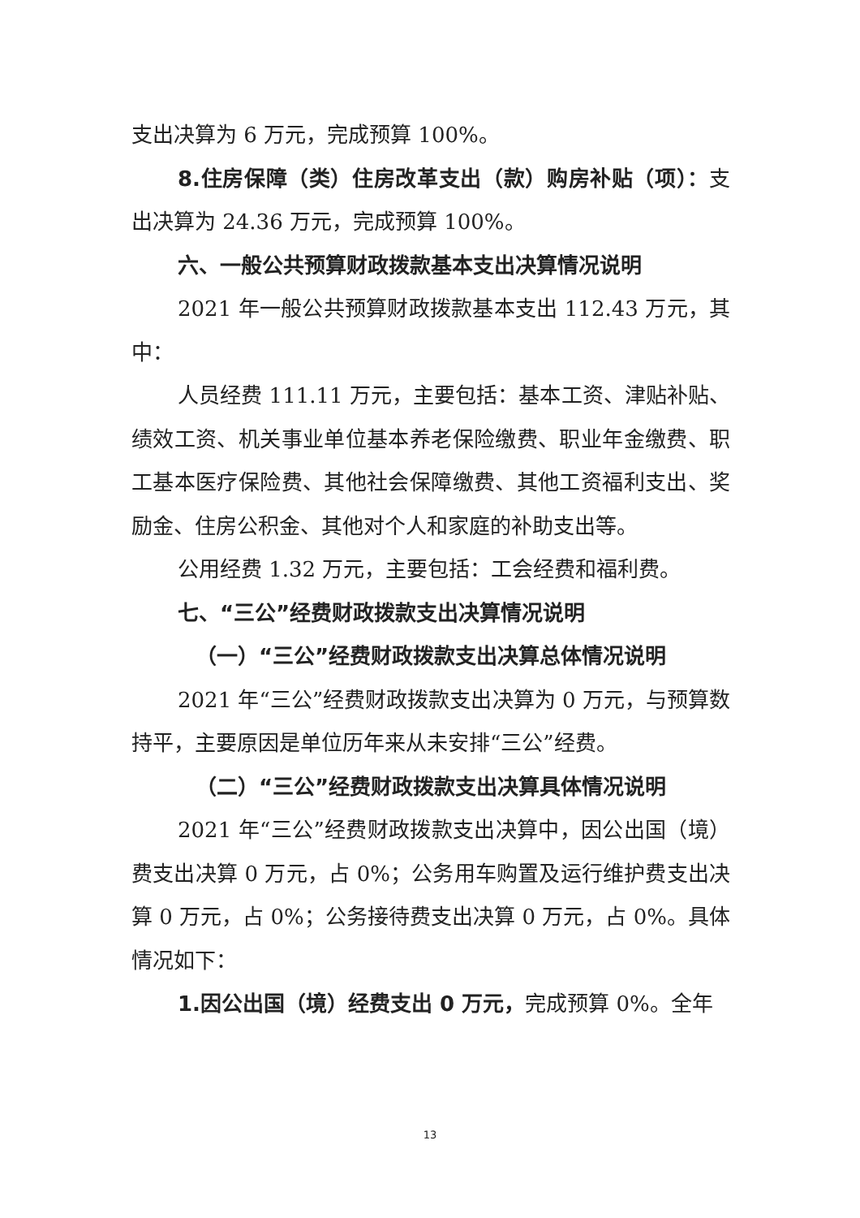支出决算为 6 万元，完成预算 100%。
8.住房保障（类）住房改革支出（款）购房补贴（项）：支出决算为 24.36 万元，完成预算 100%。
六、一般公共预算财政拨款基本支出决算情况说明
2021 年一般公共预算财政拨款基本支出 112.43 万元，其中：
人员经费 111.11 万元，主要包括：基本工资、津贴补贴、绩效工资、机关事业单位基本养老保险缴费、职业年金缴费、职工基本医疗保险费、其他社会保障缴费、其他工资福利支出、奖励金、住房公积金、其他对个人和家庭的补助支出等。
公用经费 1.32 万元，主要包括：工会经费和福利费。
七、“三公”经费财政拨款支出决算情况说明
（一）“三公”经费财政拨款支出决算总体情况说明
2021 年“三公”经费财政拨款支出决算为 0 万元，与预算数持平，主要原因是单位历年来从未安排“三公”经费。
（二）“三公”经费财政拨款支出决算具体情况说明
2021 年“三公”经费财政拨款支出决算中，因公出国（境）费支出决算 0 万元，占 0%；公务用车购置及运行维护费支出决算 0 万元，占 0%；公务接待费支出决算 0 万元，占 0%。具体情况如下：
1.因公出国（境）经费支出 0 万元，完成预算 0%。全年
13